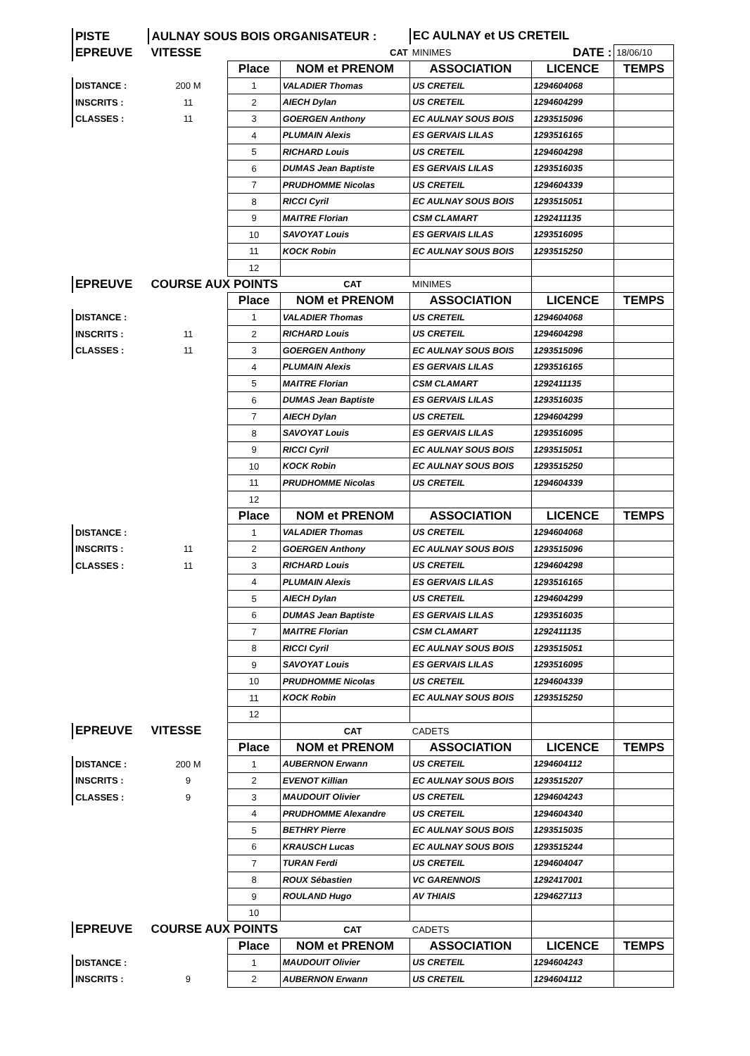| PISTE | AULNAY SOUS BOIS ORGANISATEUR : | | | EC AULNAY et US CRETEIL | | |
| EPREUVE | VITESSE | | CAT | MINIMES | DATE : | 18/06/10 |
| | | Place | NOM et PRENOM | ASSOCIATION | LICENCE | TEMPS |
| DISTANCE : | 200 M | 1 | VALADIER Thomas | US CRETEIL | 1294604068 | |
| INSCRITS : | 11 | 2 | AIECH Dylan | US CRETEIL | 1294604299 | |
| CLASSES : | 11 | 3 | GOERGEN Anthony | EC AULNAY SOUS BOIS | 1293515096 | |
| | | 4 | PLUMAIN Alexis | ES GERVAIS LILAS | 1293516165 | |
| | | 5 | RICHARD Louis | US CRETEIL | 1294604298 | |
| | | 6 | DUMAS Jean Baptiste | ES GERVAIS LILAS | 1293516035 | |
| | | 7 | PRUDHOMME Nicolas | US CRETEIL | 1294604339 | |
| | | 8 | RICCI Cyril | EC AULNAY SOUS BOIS | 1293515051 | |
| | | 9 | MAITRE Florian | CSM CLAMART | 1292411135 | |
| | | 10 | SAVOYAT Louis | ES GERVAIS LILAS | 1293516095 | |
| | | 11 | KOCK Robin | EC AULNAY SOUS BOIS | 1293515250 | |
| | | 12 | | | | |
| EPREUVE | COURSE AUX POINTS | | CAT | MINIMES | | |
| | | Place | NOM et PRENOM | ASSOCIATION | LICENCE | TEMPS |
| DISTANCE : | | 1 | VALADIER Thomas | US CRETEIL | 1294604068 | |
| INSCRITS : | 11 | 2 | RICHARD Louis | US CRETEIL | 1294604298 | |
| CLASSES : | 11 | 3 | GOERGEN Anthony | EC AULNAY SOUS BOIS | 1293515096 | |
| | | 4 | PLUMAIN Alexis | ES GERVAIS LILAS | 1293516165 | |
| | | 5 | MAITRE Florian | CSM CLAMART | 1292411135 | |
| | | 6 | DUMAS Jean Baptiste | ES GERVAIS LILAS | 1293516035 | |
| | | 7 | AIECH Dylan | US CRETEIL | 1294604299 | |
| | | 8 | SAVOYAT Louis | ES GERVAIS LILAS | 1293516095 | |
| | | 9 | RICCI Cyril | EC AULNAY SOUS BOIS | 1293515051 | |
| | | 10 | KOCK Robin | EC AULNAY SOUS BOIS | 1293515250 | |
| | | 11 | PRUDHOMME Nicolas | US CRETEIL | 1294604339 | |
| | | 12 | | | | |
| | | Place | NOM et PRENOM | ASSOCIATION | LICENCE | TEMPS |
| DISTANCE : | | 1 | VALADIER Thomas | US CRETEIL | 1294604068 | |
| INSCRITS : | 11 | 2 | GOERGEN Anthony | EC AULNAY SOUS BOIS | 1293515096 | |
| CLASSES : | 11 | 3 | RICHARD Louis | US CRETEIL | 1294604298 | |
| | | 4 | PLUMAIN Alexis | ES GERVAIS LILAS | 1293516165 | |
| | | 5 | AIECH Dylan | US CRETEIL | 1294604299 | |
| | | 6 | DUMAS Jean Baptiste | ES GERVAIS LILAS | 1293516035 | |
| | | 7 | MAITRE Florian | CSM CLAMART | 1292411135 | |
| | | 8 | RICCI Cyril | EC AULNAY SOUS BOIS | 1293515051 | |
| | | 9 | SAVOYAT Louis | ES GERVAIS LILAS | 1293516095 | |
| | | 10 | PRUDHOMME Nicolas | US CRETEIL | 1294604339 | |
| | | 11 | KOCK Robin | EC AULNAY SOUS BOIS | 1293515250 | |
| | | 12 | | | | |
| EPREUVE | VITESSE | | CAT | CADETS | | |
| | | Place | NOM et PRENOM | ASSOCIATION | LICENCE | TEMPS |
| DISTANCE : | 200 M | 1 | AUBERNON Erwann | US CRETEIL | 1294604112 | |
| INSCRITS : | 9 | 2 | EVENOT Killian | EC AULNAY SOUS BOIS | 1293515207 | |
| CLASSES : | 9 | 3 | MAUDOUIT Olivier | US CRETEIL | 1294604243 | |
| | | 4 | PRUDHOMME Alexandre | US CRETEIL | 1294604340 | |
| | | 5 | BETHRY Pierre | EC AULNAY SOUS BOIS | 1293515035 | |
| | | 6 | KRAUSCH Lucas | EC AULNAY SOUS BOIS | 1293515244 | |
| | | 7 | TURAN Ferdi | US CRETEIL | 1294604047 | |
| | | 8 | ROUX Sébastien | VC GARENNOIS | 1292417001 | |
| | | 9 | ROULAND Hugo | AV THIAIS | 1294627113 | |
| | | 10 | | | | |
| EPREUVE | COURSE AUX POINTS | | CAT | CADETS | | |
| | | Place | NOM et PRENOM | ASSOCIATION | LICENCE | TEMPS |
| DISTANCE : | | 1 | MAUDOUIT Olivier | US CRETEIL | 1294604243 | |
| INSCRITS : | 9 | 2 | AUBERNON Erwann | US CRETEIL | 1294604112 | |